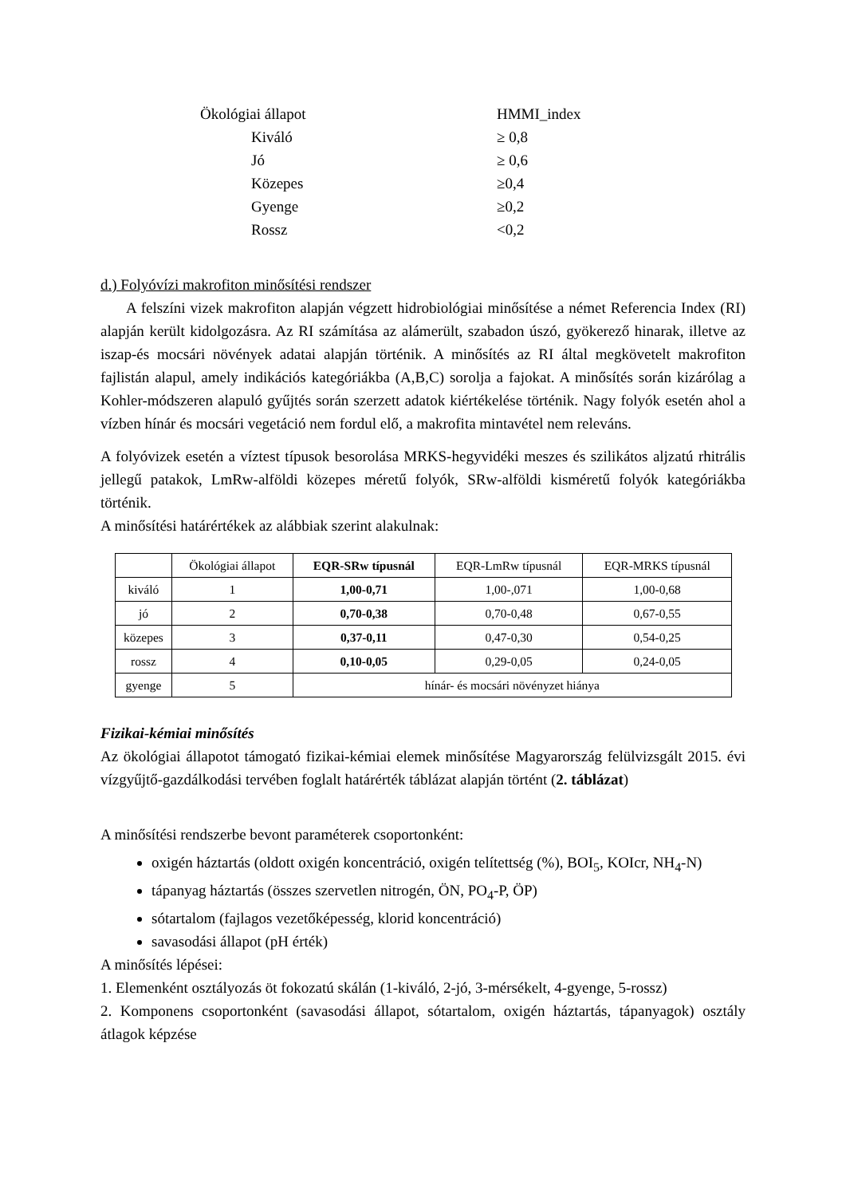| Ökológiai állapot | HMMI_index |
| Kiváló | ≥ 0,8 |
| Jó | ≥ 0,6 |
| Közepes | ≥0,4 |
| Gyenge | ≥0,2 |
| Rossz | <0,2 |
d.) Folyóvízi makrofiton minősítési rendszer
A felszíni vizek makrofiton alapján végzett hidrobiológiai minősítése a német Referencia Index (RI) alapján került kidolgozásra. Az RI számítása az alámerült, szabadon úszó, gyökerező hinarak, illetve az iszap-és mocsári növények adatai alapján történik. A minősítés az RI által megkövetelt makrofiton fajlistán alapul, amely indikációs kategóriákba (A,B,C) sorolja a fajokat. A minősítés során kizárólag a Kohler-módszeren alapuló gyűjtés során szerzett adatok kiértékelése történik. Nagy folyók esetén ahol a vízben hínár és mocsári vegetáció nem fordul elő, a makrofita mintavétel nem releváns.
A folyóvizek esetén a víztest típusok besorolása MRKS-hegyvidéki meszes és szilikátos aljzatú rhitrális jellegű patakok, LmRw-alföldi közepes méretű folyók, SRw-alföldi kisméretű folyók kategóriákba történik.
A minősítési határértékek az alábbiak szerint alakulnak:
| | Ökológiai állapot | EQR-SRw típusnál | EQR-LmRw típusnál | EQR-MRKS típusnál |
| --- | --- | --- | --- | --- |
| kiváló | 1 | 1,00-0,71 | 1,00-,071 | 1,00-0,68 |
| jó | 2 | 0,70-0,38 | 0,70-0,48 | 0,67-0,55 |
| közepes | 3 | 0,37-0,11 | 0,47-0,30 | 0,54-0,25 |
| rossz | 4 | 0,10-0,05 | 0,29-0,05 | 0,24-0,05 |
| gyenge | 5 | hínár- és mocsári növényzet hiánya | | |
Fizikai-kémiai minősítés
Az ökológiai állapotot támogató fizikai-kémiai elemek minősítése Magyarország felülvizsgált 2015. évi vízgyűjtő-gazdálkodási tervében foglalt határérték táblázat alapján történt (2. táblázat)
A minősítési rendszerbe bevont paraméterek csoportonként:
oxigén háztartás (oldott oxigén koncentráció, oxigén telítettség (%), BOI<sub>5</sub>, KOIcr, NH<sub>4</sub>-N)
tápanyag háztartás (összes szervetlen nitrogén, ÖN, PO<sub>4</sub>-P, ÖP)
sótartalom (fajlagos vezetőképesség, klorid koncentráció)
savasodási állapot (pH érték)
A minősítés lépései:
1. Elemenként osztályozás öt fokozatú skálán (1-kiváló, 2-jó, 3-mérsékelt, 4-gyenge, 5-rossz)
2. Komponens csoportonként (savasodási állapot, sótartalom, oxigén háztartás, tápanyagok) osztály átlagok képzése